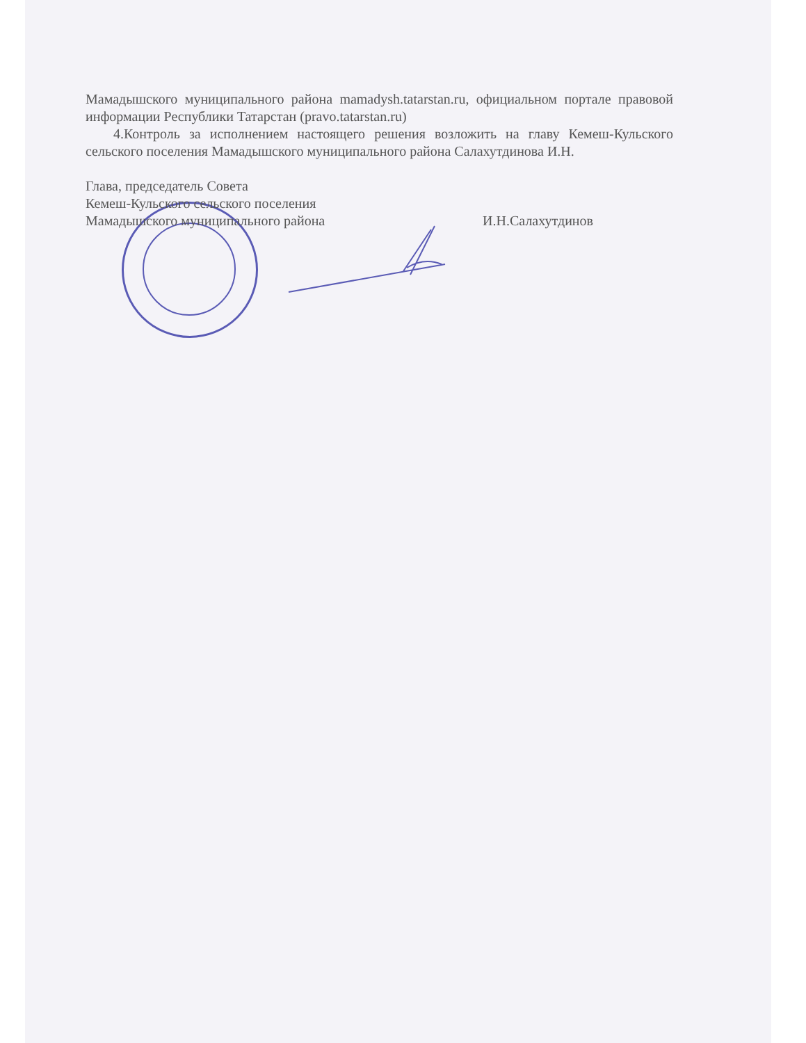Мамадышского муниципального района mamadysh.tatarstan.ru, официальном портале правовой информации Республики Татарстан (pravo.tatarstan.ru)
4.Контроль за исполнением настоящего решения возложить на главу Кемеш-Кульского сельского поселения Мамадышского муниципального района Салахутдинова И.Н.
Глава, председатель Совета
Кемеш-Кульского сельского поселения
Мамадышского муниципального района И.Н.Салахутдинов